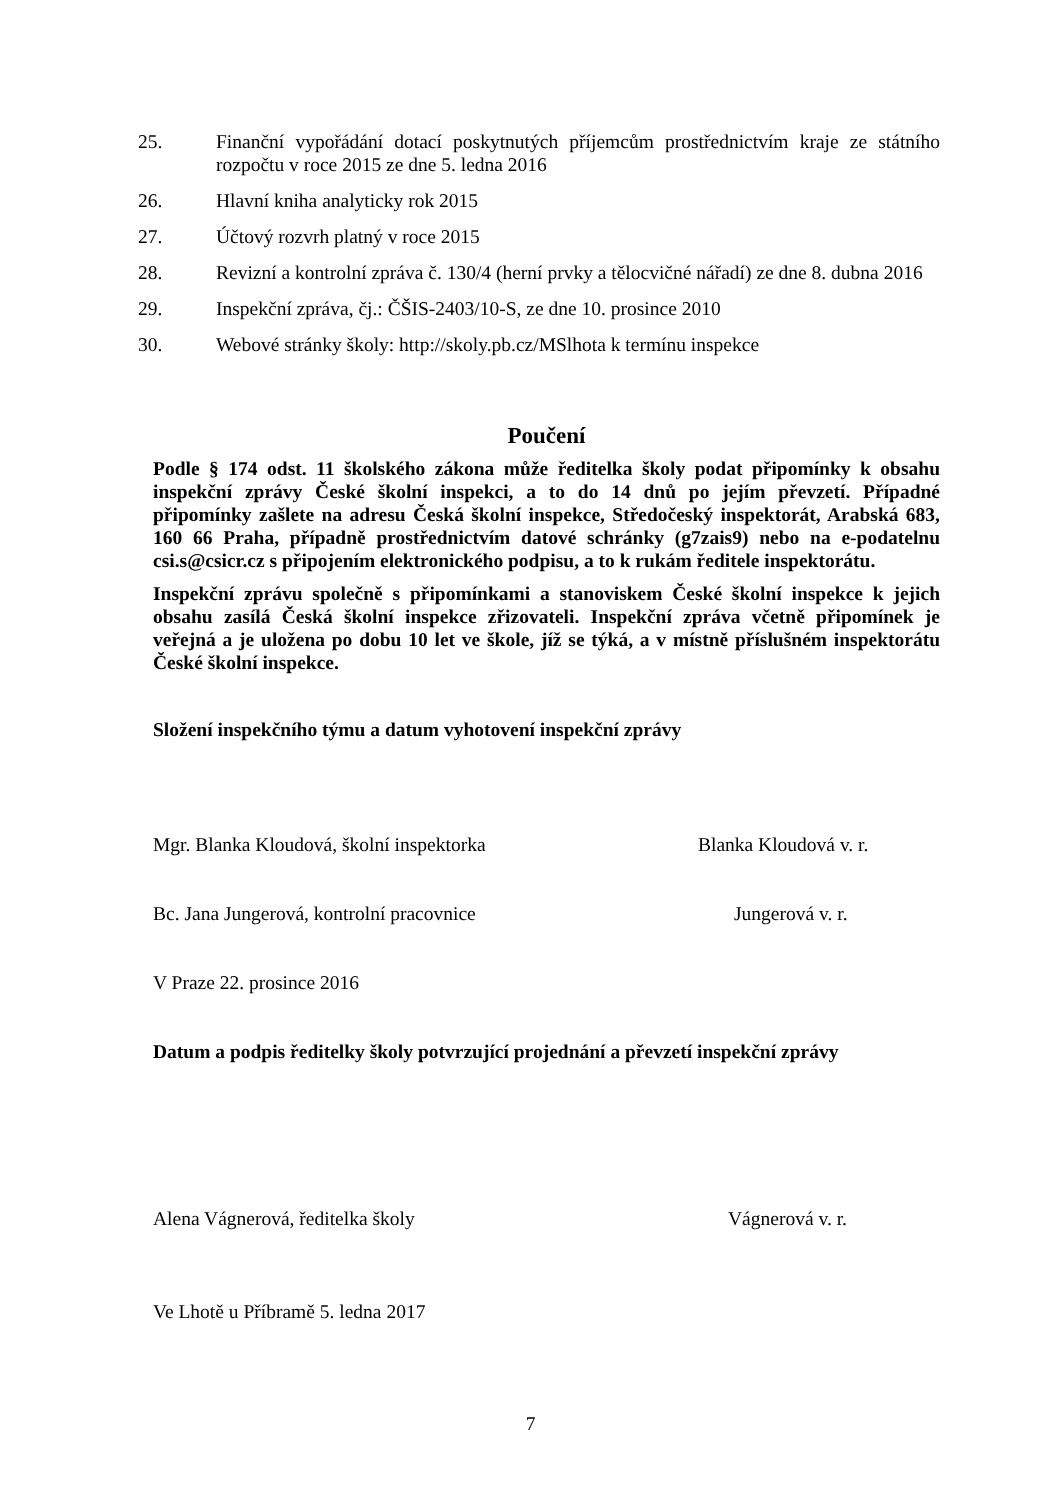25. Finanční vypořádání dotací poskytnutých příjemcům prostřednictvím kraje ze státního rozpočtu v roce 2015 ze dne 5. ledna 2016
26. Hlavní kniha analyticky rok 2015
27. Účtový rozvrh platný v roce 2015
28. Revizní a kontrolní zpráva č. 130/4 (herní prvky a tělocvičné nářadí) ze dne 8. dubna 2016
29. Inspekční zpráva, čj.: ČŠIS-2403/10-S, ze dne 10. prosince 2010
30. Webové stránky školy: http://skoly.pb.cz/MSlhota k termínu inspekce
Poučení
Podle § 174 odst. 11 školského zákona může ředitelka školy podat připomínky k obsahu inspekční zprávy České školní inspekci, a to do 14 dnů po jejím převzetí. Případné připomínky zašlete na adresu Česká školní inspekce, Středočeský inspektorát, Arabská 683, 160 66 Praha, případně prostřednictvím datové schránky (g7zais9) nebo na e-podatelnu csi.s@csicr.cz s připojením elektronického podpisu, a to k rukám ředitele inspektorátu.
Inspekční zprávu společně s připomínkami a stanoviskem České školní inspekce k jejich obsahu zasílá Česká školní inspekce zřizovateli. Inspekční zpráva včetně připomínek je veřejná a je uložena po dobu 10 let ve škole, jíž se týká, a v místně příslušném inspektorátu České školní inspekce.
Složení inspekčního týmu a datum vyhotovení inspekční zprávy
Mgr. Blanka Kloudová, školní inspektorka Blanka Kloudová v. r.
Bc. Jana Jungerová, kontrolní pracovnice Jungerová v. r.
V Praze 22. prosince 2016
Datum a podpis ředitelky školy potvrzující projednání a převzetí inspekční zprávy
Alena Vágnerová, ředitelka školy Vágnerová v. r.
Ve Lhotě u Příbramě 5. ledna 2017
7